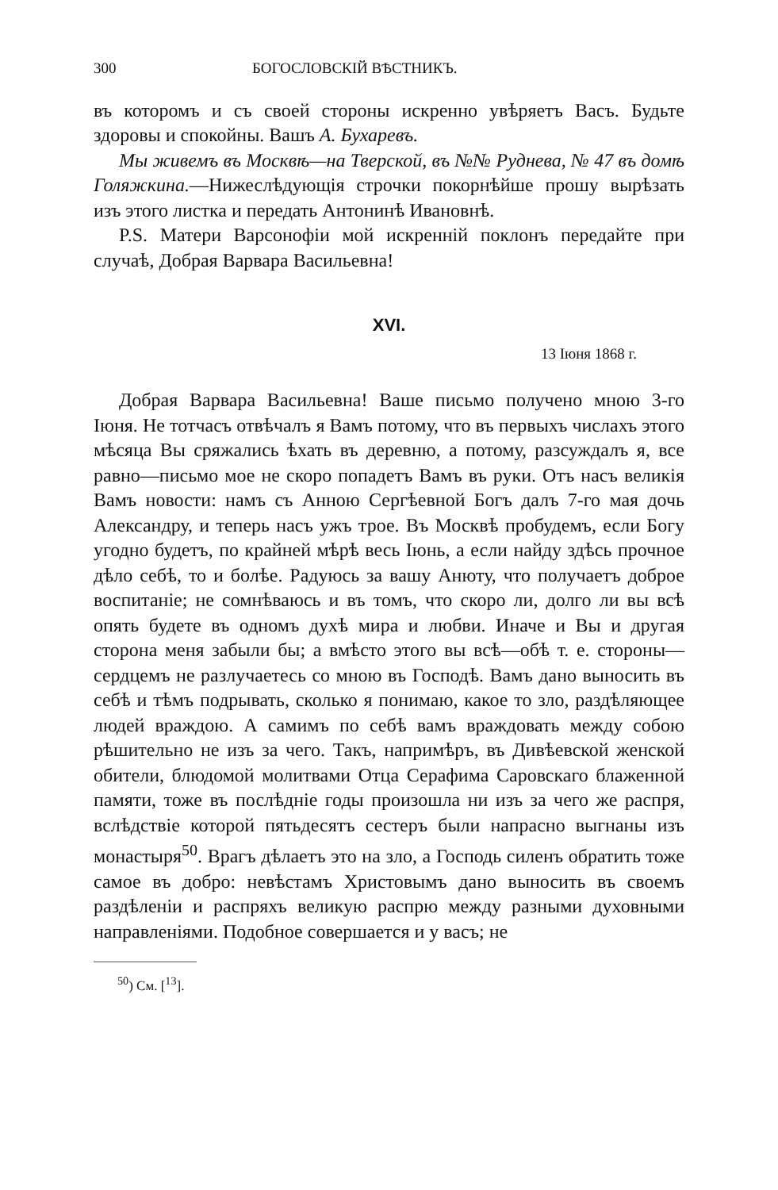300 БОГОСЛОВСКІЙ ВѢСТНИКЪ.
въ которомъ и съ своей стороны искренно увѣряетъ Васъ. Будьте здоровы и спокойны. Вашъ А. Бухаревъ.
Мы живемъ въ Москвѣ—на Тверской, въ №№ Руднева, № 47 въ домѣ Голяжкина.—Нижеслѣдующія строчки покорнѣйше прошу вырѣзать изъ этого листка и передать Антонинѣ Ивановнѣ.
P.S. Матери Варсонофіи мой искренній поклонъ передайте при случаѣ, Добрая Варвара Васильевна!
XVI.
13 Іюня 1868 г.
Добрая Варвара Васильевна! Ваше письмо получено мною 3-го Іюня. Не тотчасъ отвѣчалъ я Вамъ потому, что въ первыхъ числахъ этого мѣсяца Вы сряжались ѣхать въ деревню, а потому, разсуждалъ я, все равно—письмо мое не скоро попадетъ Вамъ въ руки. Отъ насъ великія Вамъ новости: намъ съ Анною Сергѣевной Богъ далъ 7-го мая дочь Александру, и теперь насъ ужъ трое. Въ Москвѣ пробудемъ, если Богу угодно будетъ, по крайней мѣрѣ весь Іюнь, а если найду здѣсь прочное дѣло себѣ, то и болѣе. Радуюсь за вашу Анюту, что получаетъ доброе воспитаніе; не сомнѣваюсь и въ томъ, что скоро ли, долго ли вы всѣ опять будете въ одномъ духѣ мира и любви. Иначе и Вы и другая сторона меня забыли бы; а вмѣсто этого вы всѣ—обѣ т. е. стороны—сердцемъ не разлучаетесь со мною въ Господѣ. Вамъ дано выносить въ себѣ и тѣмъ подрывать, сколько я понимаю, какое то зло, раздѣляющее людей враждою. А самимъ по себѣ вамъ враждовать между собою рѣшительно не изъ за чего. Такъ, напримѣръ, въ Дивѣевской женской обители, блюдомой молитвами Отца Серафима Саровскаго блаженной памяти, тоже въ послѣдніе годы произошла ни изъ за чего же распря, вслѣдствіе которой пятьдесятъ сестеръ были напрасно выгнаны изъ монастыря<sup>50</sup>. Врагъ дѣлаетъ это на зло, а Господь силенъ обратить тоже самое въ добро: невѣстамъ Христовымъ дано выносить въ своемъ раздѣленіи и распряхъ великую распрю между разными духовными направленіями. Подобное совершается и у васъ; не
<sup>50</sup>) См. [<sup>13</sup>].